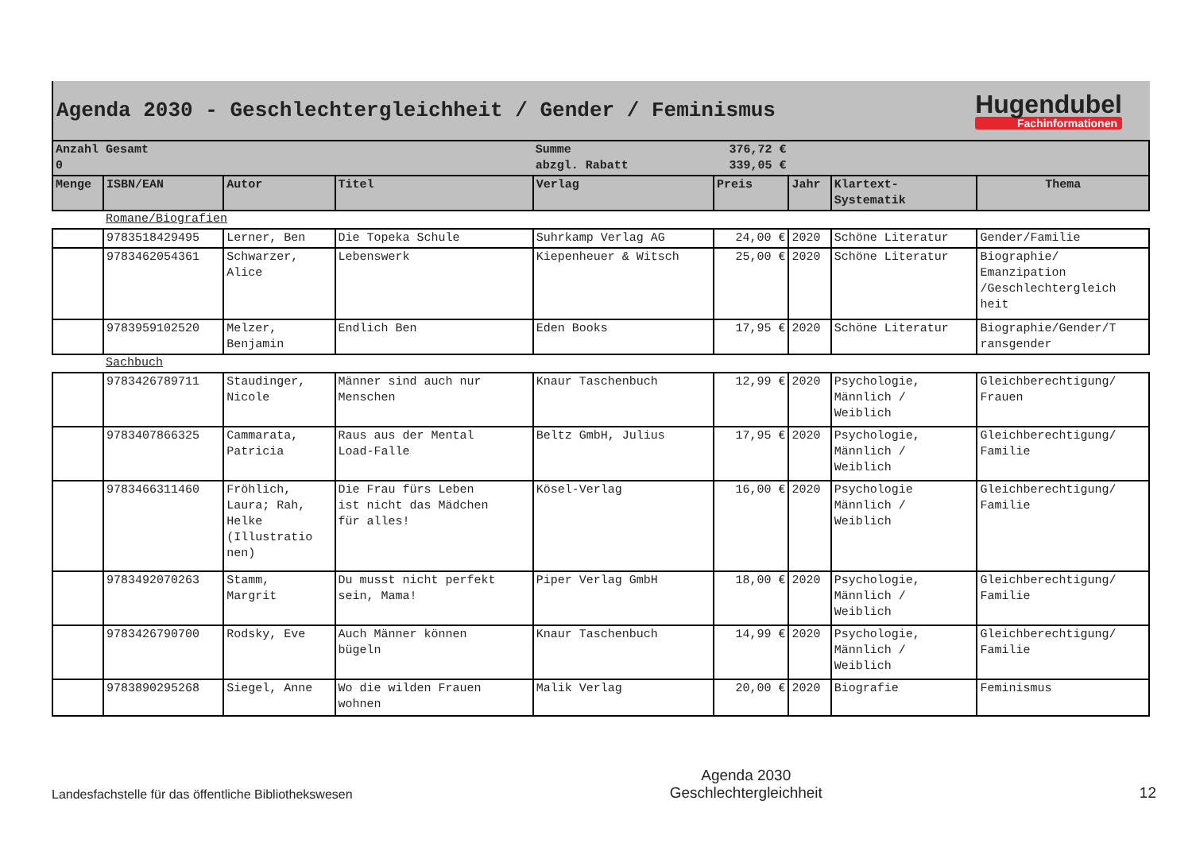Agenda 2030 - Geschlechtergleichheit / Gender / Feminismus
Hugendubel
Fachinformationen
| Anzahl Gesamt 0 | | | | Summe abzgl. Rabatt | 376,72 € 339,05 € | | | |
| Menge | ISBN/EAN | Autor | Titel | Verlag | Preis | Jahr | Klartext- Systematik | Thema |
| | Romane/Biografien | | | | | | | |
| | 9783518429495 | Lerner, Ben | Die Topeka Schule | Suhrkamp Verlag AG | 24,00 € | 2020 | Schöne Literatur | Gender/Familie |
| | 9783462054361 | Schwarzer, Alice | Lebenswerk | Kiepenheuer & Witsch | 25,00 € | 2020 | Schöne Literatur | Biographie/ Emanzipation /Geschlechtergleich heit |
| | 9783959102520 | Melzer, Benjamin | Endlich Ben | Eden Books | 17,95 € | 2020 | Schöne Literatur | Biographie/Gender/T ransgender |
| | Sachbuch | | | | | | | |
| | 9783426789711 | Staudinger, Nicole | Männer sind auch nur Menschen | Knaur Taschenbuch | 12,99 € | 2020 | Psychologie, Männlich / Weiblich | Gleichberechtigung/ Frauen |
| | 9783407866325 | Cammarata, Patricia | Raus aus der Mental Load-Falle | Beltz GmbH, Julius | 17,95 € | 2020 | Psychologie, Männlich / Weiblich | Gleichberechtigung/ Familie |
| | 9783466311460 | Fröhlich, Laura; Rah, Helke (Illustratio nen) | Die Frau fürs Leben ist nicht das Mädchen für alles! | Kösel-Verlag | 16,00 € | 2020 | Psychologie Männlich / Weiblich | Gleichberechtigung/ Familie |
| | 9783492070263 | Stamm, Margrit | Du musst nicht perfekt sein, Mama! | Piper Verlag GmbH | 18,00 € | 2020 | Psychologie, Männlich / Weiblich | Gleichberechtigung/ Familie |
| | 9783426790700 | Rodsky, Eve | Auch Männer können bügeln | Knaur Taschenbuch | 14,99 € | 2020 | Psychologie, Männlich / Weiblich | Gleichberechtigung/ Familie |
| | 9783890295268 | Siegel, Anne | Wo die wilden Frauen wohnen | Malik Verlag | 20,00 € | 2020 | Biografie | Feminismus |
Landesfachstelle für das öffentliche Bibliothekswesen
Agenda 2030
Geschlechtergleichheit
12